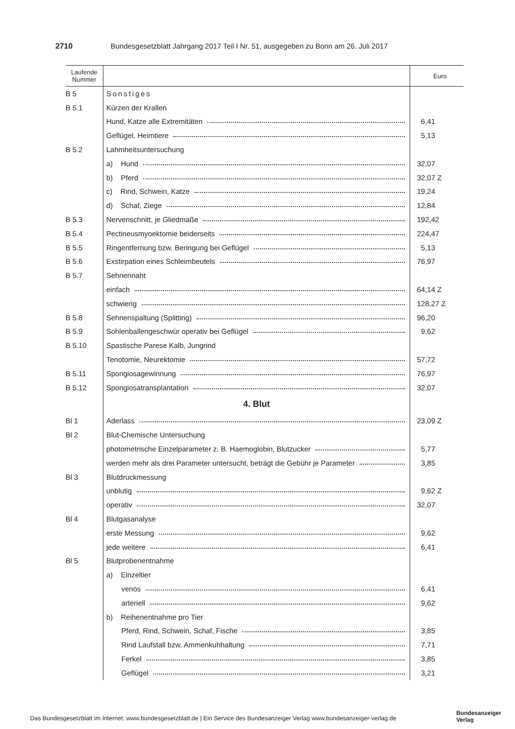2710 Bundesgesetzblatt Jahrgang 2017 Teil I Nr. 51, ausgegeben zu Bonn am 26. Juli 2017
| Laufende Nummer | | Euro |
| --- | --- | --- |
| B 5 | Sonstiges | |
| B 5.1 | Kürzen der Krallen | |
| | Hund, Katze alle Extremitäten | 6,41 |
| | Geflügel, Heimtiere | 5,13 |
| B 5.2 | Lahmheitsuntersuchung | |
| | a) Hund | 32,07 |
| | b) Pferd | 32,07 Z |
| | c) Rind, Schwein, Katze | 19,24 |
| | d) Schaf, Ziege | 12,84 |
| B 5.3 | Nervenschnitt, je Gliedmaße | 192,42 |
| B 5.4 | Pectineusmyoektomie beiderseits | 224,47 |
| B 5.5 | Ringentfernung bzw. Beringung bei Geflügel | 5,13 |
| B 5.6 | Exstirpation eines Schleimbeutels | 76,97 |
| B 5.7 | Sehnennaht | |
| | einfach | 64,14 Z |
| | schwierig | 128,27 Z |
| B 5.8 | Sehnenspaltung (Splitting) | 96,20 |
| B 5.9 | Sohlenballengeschwür operativ bei Geflügel | 9,62 |
| B 5.10 | Spastische Parese Kalb, Jungrind | |
| | Tenotomie, Neurektomie | 57,72 |
| B 5.11 | Spongiosagewinnung | 76,97 |
| B 5.12 | Spongiosatransplantation | 32,07 |
| | 4. Blut | |
| Bl 1 | Aderlass | 23,09 Z |
| Bl 2 | Blut-Chemische Untersuchung | |
| | photometrische Einzelparameter z. B. Haemoglobin, Blutzucker | 5,77 |
| | werden mehr als drei Parameter untersucht, beträgt die Gebühr je Parameter | 3,85 |
| Bl 3 | Blutdruckmessung | |
| | unblutig | 9,62 Z |
| | operativ | 32,07 |
| Bl 4 | Blutgasanalyse | |
| | erste Messung | 9,62 |
| | jede weitere | 6,41 |
| Bl 5 | Blutprobenentnahme | |
| | a) Einzeltier | |
| | venös | 6,41 |
| | arteriell | 9,62 |
| | b) Reihenentnahme pro Tier | |
| | Pferd, Rind, Schwein, Schaf, Fische | 3,85 |
| | Rind Laufstall bzw. Ammenkuhhaltung | 7,71 |
| | Ferkel | 3,85 |
| | Geflügel | 3,21 |
Das Bundesgesetzblatt im Internet: www.bundesgesetzblatt.de | Ein Service des Bundesanzeiger Verlag www.bundesanzeiger-verlag.de
Bundesanzeiger
Verlag